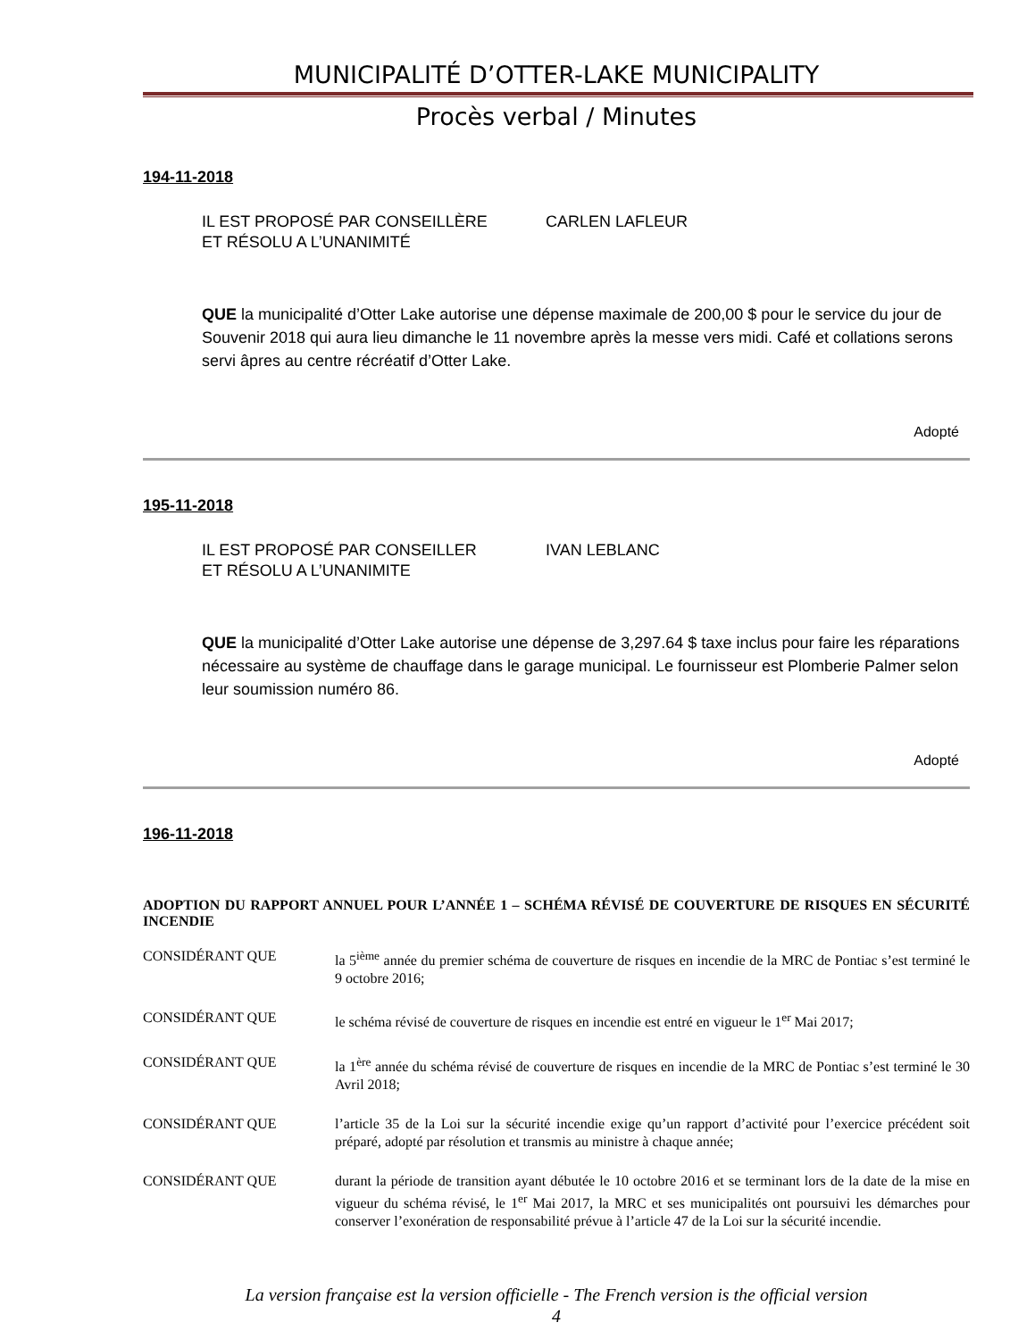MUNICIPALITÉ D’OTTER-LAKE MUNICIPALITY
Procès verbal / Minutes
194-11-2018
IL EST PROPOSÉ PAR CONSEILLÈRE CARLEN LAFLEUR
ET RÉSOLU A L’UNANIMITÉ
QUE la municipalité d’Otter Lake autorise une dépense maximale de 200,00 $ pour le service du jour de Souvenir 2018 qui aura lieu dimanche le 11 novembre après la messe vers midi. Café et collations serons servi âpres au centre récréatif d’Otter Lake.
Adopté
195-11-2018
IL EST PROPOSÉ PAR CONSEILLER IVAN LEBLANC
ET RÉSOLU A L’UNANIMITE
QUE la municipalité d’Otter Lake autorise une dépense de 3,297.64 $ taxe inclus pour faire les réparations nécessaire au système de chauffage dans le garage municipal. Le fournisseur est Plomberie Palmer selon leur soumission numéro 86.
Adopté
196-11-2018
ADOPTION DU RAPPORT ANNUEL POUR L’ANNÉE 1 – SCHÉMA RÉVISÉ DE COUVERTURE DE RISQUES EN SÉCURITÉ INCENDIE
CONSIDÉRANT QUE la 5<sup>ième</sup> année du premier schéma de couverture de risques en incendie de la MRC de Pontiac s’est terminé le 9 octobre 2016;
CONSIDÉRANT QUE le schéma révisé de couverture de risques en incendie est entré en vigueur le 1<sup>er</sup> Mai 2017;
CONSIDÉRANT QUE la 1<sup>ère</sup> année du schéma révisé de couverture de risques en incendie de la MRC de Pontiac s’est terminé le 30 Avril 2018;
CONSIDÉRANT QUE l’article 35 de la Loi sur la sécurité incendie exige qu’un rapport d’activité pour l’exercice précédent soit préparé, adopté par résolution et transmis au ministre à chaque année;
CONSIDÉRANT QUE durant la période de transition ayant débutée le 10 octobre 2016 et se terminant lors de la date de la mise en vigueur du schéma révisé, le 1<sup>er</sup> Mai 2017, la MRC et ses municipalités ont poursuivi les démarches pour conserver l’exonération de responsabilité prévue à l’article 47 de la Loi sur la sécurité incendie.
La version française est la version officielle - The French version is the official version
4